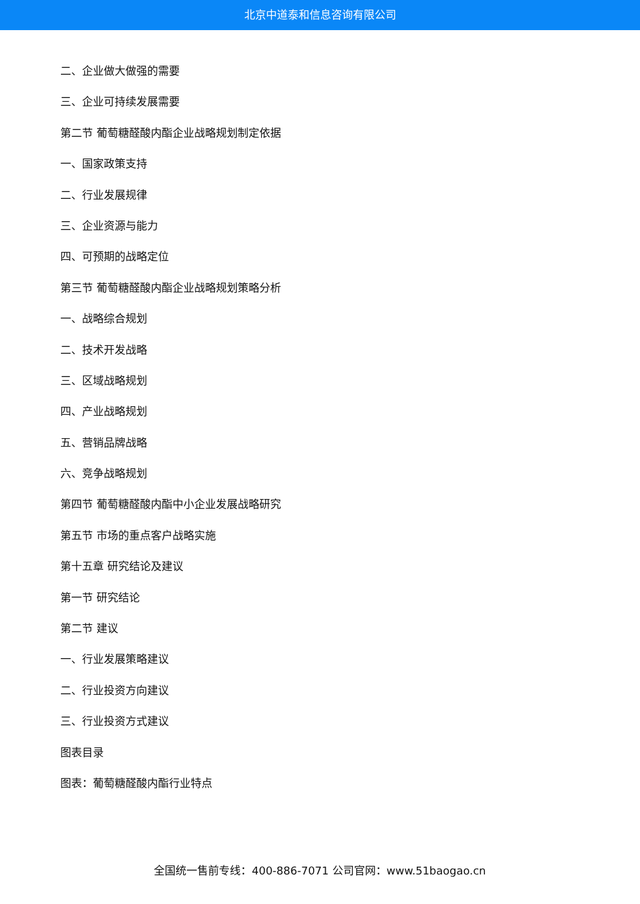北京中道泰和信息咨询有限公司
二、企业做大做强的需要
三、企业可持续发展需要
第二节 葡萄糖醛酸内酯企业战略规划制定依据
一、国家政策支持
二、行业发展规律
三、企业资源与能力
四、可预期的战略定位
第三节 葡萄糖醛酸内酯企业战略规划策略分析
一、战略综合规划
二、技术开发战略
三、区域战略规划
四、产业战略规划
五、营销品牌战略
六、竞争战略规划
第四节 葡萄糖醛酸内酯中小企业发展战略研究
第五节 市场的重点客户战略实施
第十五章 研究结论及建议
第一节 研究结论
第二节 建议
一、行业发展策略建议
二、行业投资方向建议
三、行业投资方式建议
图表目录
图表：葡萄糖醛酸内酯行业特点
全国统一售前专线：400-886-7071 公司官网：www.51baogao.cn